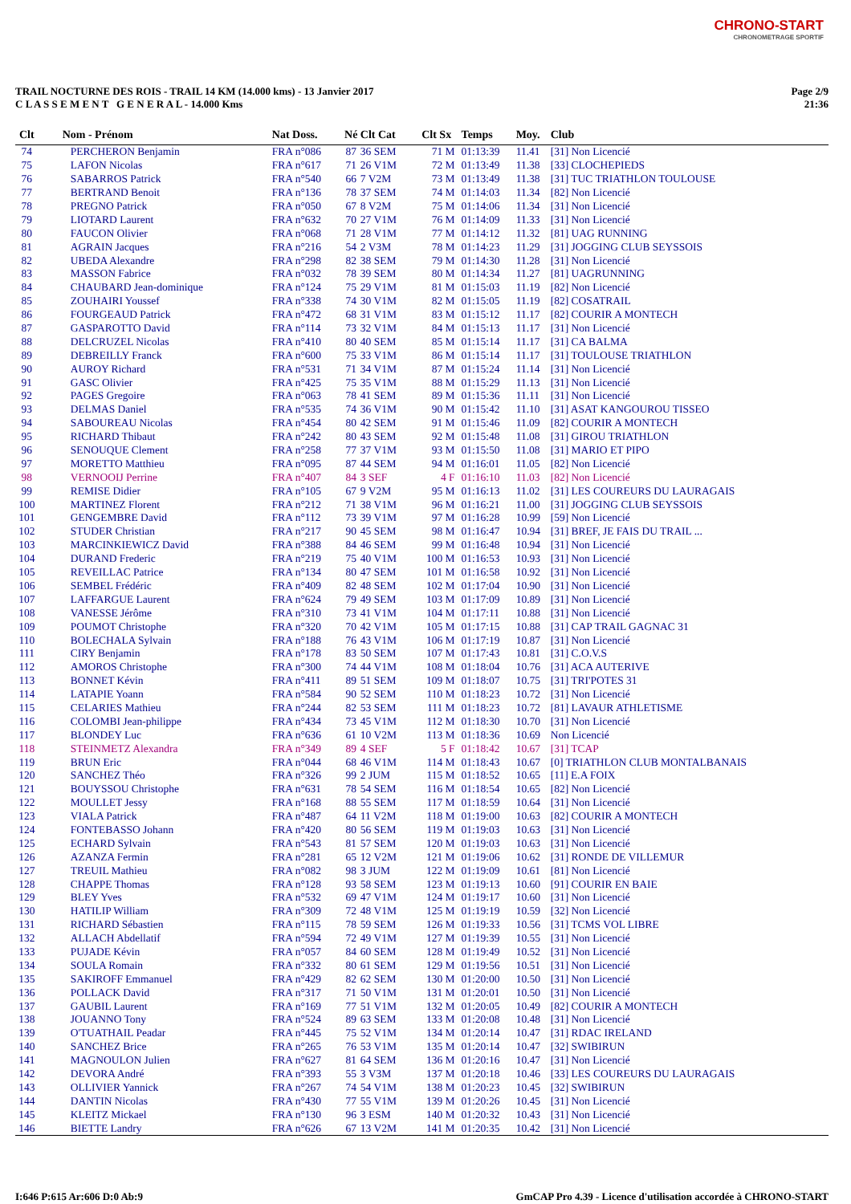CHRONO-START
CHRONOMETRAGE SPORTIF
TRAIL NOCTURNE DES ROIS - TRAIL 14 KM (14.000 kms) - 13 Janvier 2017
C L A S S E M E N T G E N E R A L - 14.000 Kms
Page 2/9
21:36
| Clt | Nom - Prénom | Nat Doss. | Né | Clt Cat | Clt Sx | Temps | Moy. | Club |
| --- | --- | --- | --- | --- | --- | --- | --- | --- |
| 74 | PERCHERON Benjamin | FRA n°086 | 87 | 36 SEM | 71 M | 01:13:39 | 11.41 | [31] Non Licencié |
| 75 | LAFON Nicolas | FRA n°617 | 71 | 26 V1M | 72 M | 01:13:49 | 11.38 | [33] CLOCHEPIEDS |
| 76 | SABARROS Patrick | FRA n°540 | 66 | 7 V2M | 73 M | 01:13:49 | 11.38 | [31] TUC TRIATHLON TOULOUSE |
| 77 | BERTRAND Benoit | FRA n°136 | 78 | 37 SEM | 74 M | 01:14:03 | 11.34 | [82] Non Licencié |
| 78 | PREGNO Patrick | FRA n°050 | 67 | 8 V2M | 75 M | 01:14:06 | 11.34 | [31] Non Licencié |
| 79 | LIOTARD Laurent | FRA n°632 | 70 | 27 V1M | 76 M | 01:14:09 | 11.33 | [31] Non Licencié |
| 80 | FAUCON Olivier | FRA n°068 | 71 | 28 V1M | 77 M | 01:14:12 | 11.32 | [81] UAG RUNNING |
| 81 | AGRAIN Jacques | FRA n°216 | 54 | 2 V3M | 78 M | 01:14:23 | 11.29 | [31] JOGGING CLUB SEYSSOIS |
| 82 | UBEDA Alexandre | FRA n°298 | 82 | 38 SEM | 79 M | 01:14:30 | 11.28 | [31] Non Licencié |
| 83 | MASSON Fabrice | FRA n°032 | 78 | 39 SEM | 80 M | 01:14:34 | 11.27 | [81] UAGRUNNING |
| 84 | CHAUBARD Jean-dominique | FRA n°124 | 75 | 29 V1M | 81 M | 01:15:03 | 11.19 | [82] Non Licencié |
| 85 | ZOUHAIRI Youssef | FRA n°338 | 74 | 30 V1M | 82 M | 01:15:05 | 11.19 | [82] COSATRAIL |
| 86 | FOURGEAUD Patrick | FRA n°472 | 68 | 31 V1M | 83 M | 01:15:12 | 11.17 | [82] COURIR A MONTECH |
| 87 | GASPAROTTO David | FRA n°114 | 73 | 32 V1M | 84 M | 01:15:13 | 11.17 | [31] Non Licencié |
| 88 | DELCRUZEL Nicolas | FRA n°410 | 80 | 40 SEM | 85 M | 01:15:14 | 11.17 | [31] CA BALMA |
| 89 | DEBREILLY Franck | FRA n°600 | 75 | 33 V1M | 86 M | 01:15:14 | 11.17 | [31] TOULOUSE TRIATHLON |
| 90 | AUROY Richard | FRA n°531 | 71 | 34 V1M | 87 M | 01:15:24 | 11.14 | [31] Non Licencié |
| 91 | GASC Olivier | FRA n°425 | 75 | 35 V1M | 88 M | 01:15:29 | 11.13 | [31] Non Licencié |
| 92 | PAGES Gregoire | FRA n°063 | 78 | 41 SEM | 89 M | 01:15:36 | 11.11 | [31] Non Licencié |
| 93 | DELMAS Daniel | FRA n°535 | 74 | 36 V1M | 90 M | 01:15:42 | 11.10 | [31] ASAT KANGOUROU TISSEO |
| 94 | SABOUREAU Nicolas | FRA n°454 | 80 | 42 SEM | 91 M | 01:15:46 | 11.09 | [82] COURIR A MONTECH |
| 95 | RICHARD Thibaut | FRA n°242 | 80 | 43 SEM | 92 M | 01:15:48 | 11.08 | [31] GIROU TRIATHLON |
| 96 | SENOUQUE Clement | FRA n°258 | 77 | 37 V1M | 93 M | 01:15:50 | 11.08 | [31] MARIO ET PIPO |
| 97 | MORETTO Matthieu | FRA n°095 | 87 | 44 SEM | 94 M | 01:16:01 | 11.05 | [82] Non Licencié |
| 98 | VERNOOIJ Perrine | FRA n°407 | 84 | 3 SEF | 4 F | 01:16:10 | 11.03 | [82] Non Licencié |
| 99 | REMISE Didier | FRA n°105 | 67 | 9 V2M | 95 M | 01:16:13 | 11.02 | [31] LES COUREURS DU LAURAGAIS |
| 100 | MARTINEZ Florent | FRA n°212 | 71 | 38 V1M | 96 M | 01:16:21 | 11.00 | [31] JOGGING CLUB SEYSSOIS |
| 101 | GENGEMBRE David | FRA n°112 | 73 | 39 V1M | 97 M | 01:16:28 | 10.99 | [59] Non Licencié |
| 102 | STUDER Christian | FRA n°217 | 90 | 45 SEM | 98 M | 01:16:47 | 10.94 | [31] BREF, JE FAIS DU TRAIL ... |
| 103 | MARCINKIEWICZ David | FRA n°388 | 84 | 46 SEM | 99 M | 01:16:48 | 10.94 | [31] Non Licencié |
| 104 | DURAND Frederic | FRA n°219 | 75 | 40 V1M | 100 M | 01:16:53 | 10.93 | [31] Non Licencié |
| 105 | REVEILLAC Patrice | FRA n°134 | 80 | 47 SEM | 101 M | 01:16:58 | 10.92 | [31] Non Licencié |
| 106 | SEMBEL Frédéric | FRA n°409 | 82 | 48 SEM | 102 M | 01:17:04 | 10.90 | [31] Non Licencié |
| 107 | LAFFARGUE Laurent | FRA n°624 | 79 | 49 SEM | 103 M | 01:17:09 | 10.89 | [31] Non Licencié |
| 108 | VANESSE Jérôme | FRA n°310 | 73 | 41 V1M | 104 M | 01:17:11 | 10.88 | [31] Non Licencié |
| 109 | POUMOT Christophe | FRA n°320 | 70 | 42 V1M | 105 M | 01:17:15 | 10.88 | [31] CAP TRAIL GAGNAC 31 |
| 110 | BOLECHALA Sylvain | FRA n°188 | 76 | 43 V1M | 106 M | 01:17:19 | 10.87 | [31] Non Licencié |
| 111 | CIRY Benjamin | FRA n°178 | 83 | 50 SEM | 107 M | 01:17:43 | 10.81 | [31] C.O.V.S |
| 112 | AMOROS Christophe | FRA n°300 | 74 | 44 V1M | 108 M | 01:18:04 | 10.76 | [31] ACA AUTERIVE |
| 113 | BONNET Kévin | FRA n°411 | 89 | 51 SEM | 109 M | 01:18:07 | 10.75 | [31] TRI'POTES 31 |
| 114 | LATAPIE Yoann | FRA n°584 | 90 | 52 SEM | 110 M | 01:18:23 | 10.72 | [31] Non Licencié |
| 115 | CELARIES Mathieu | FRA n°244 | 82 | 53 SEM | 111 M | 01:18:23 | 10.72 | [81] LAVAUR ATHLETISME |
| 116 | COLOMBI Jean-philippe | FRA n°434 | 73 | 45 V1M | 112 M | 01:18:30 | 10.70 | [31] Non Licencié |
| 117 | BLONDEY Luc | FRA n°636 | 61 | 10 V2M | 113 M | 01:18:36 | 10.69 | Non Licencié |
| 118 | STEINMETZ Alexandra | FRA n°349 | 89 | 4 SEF | 5 F | 01:18:42 | 10.67 | [31] TCAP |
| 119 | BRUN Eric | FRA n°044 | 68 | 46 V1M | 114 M | 01:18:43 | 10.67 | [0] TRIATHLON CLUB MONTALBANAIS |
| 120 | SANCHEZ Théo | FRA n°326 | 99 | 2 JUM | 115 M | 01:18:52 | 10.65 | [11] E.A FOIX |
| 121 | BOUYSSOU Christophe | FRA n°631 | 78 | 54 SEM | 116 M | 01:18:54 | 10.65 | [82] Non Licencié |
| 122 | MOULLET Jessy | FRA n°168 | 88 | 55 SEM | 117 M | 01:18:59 | 10.64 | [31] Non Licencié |
| 123 | VIALA Patrick | FRA n°487 | 64 | 11 V2M | 118 M | 01:19:00 | 10.63 | [82] COURIR A MONTECH |
| 124 | FONTEBASSO Johann | FRA n°420 | 80 | 56 SEM | 119 M | 01:19:03 | 10.63 | [31] Non Licencié |
| 125 | ECHARD Sylvain | FRA n°543 | 81 | 57 SEM | 120 M | 01:19:03 | 10.63 | [31] Non Licencié |
| 126 | AZANZA Fermin | FRA n°281 | 65 | 12 V2M | 121 M | 01:19:06 | 10.62 | [31] RONDE DE VILLEMUR |
| 127 | TREUIL Mathieu | FRA n°082 | 98 | 3 JUM | 122 M | 01:19:09 | 10.61 | [81] Non Licencié |
| 128 | CHAPPE Thomas | FRA n°128 | 93 | 58 SEM | 123 M | 01:19:13 | 10.60 | [91] COURIR EN BAIE |
| 129 | BLEY Yves | FRA n°532 | 69 | 47 V1M | 124 M | 01:19:17 | 10.60 | [31] Non Licencié |
| 130 | HATILIP William | FRA n°309 | 72 | 48 V1M | 125 M | 01:19:19 | 10.59 | [32] Non Licencié |
| 131 | RICHARD Sébastien | FRA n°115 | 78 | 59 SEM | 126 M | 01:19:33 | 10.56 | [31] TCMS VOL LIBRE |
| 132 | ALLACH Abdellatif | FRA n°594 | 72 | 49 V1M | 127 M | 01:19:39 | 10.55 | [31] Non Licencié |
| 133 | PUJADE Kévin | FRA n°057 | 84 | 60 SEM | 128 M | 01:19:49 | 10.52 | [31] Non Licencié |
| 134 | SOULA Romain | FRA n°332 | 80 | 61 SEM | 129 M | 01:19:56 | 10.51 | [31] Non Licencié |
| 135 | SAKIROFF Emmanuel | FRA n°429 | 82 | 62 SEM | 130 M | 01:20:00 | 10.50 | [31] Non Licencié |
| 136 | POLLACK David | FRA n°317 | 71 | 50 V1M | 131 M | 01:20:01 | 10.50 | [31] Non Licencié |
| 137 | GAUBIL Laurent | FRA n°169 | 77 | 51 V1M | 132 M | 01:20:05 | 10.49 | [82] COURIR A MONTECH |
| 138 | JOUANNO Tony | FRA n°524 | 89 | 63 SEM | 133 M | 01:20:08 | 10.48 | [31] Non Licencié |
| 139 | O'TUATHAIL Peadar | FRA n°445 | 75 | 52 V1M | 134 M | 01:20:14 | 10.47 | [31] RDAC IRELAND |
| 140 | SANCHEZ Brice | FRA n°265 | 76 | 53 V1M | 135 M | 01:20:14 | 10.47 | [32] SWIBIRUN |
| 141 | MAGNOULON Julien | FRA n°627 | 81 | 64 SEM | 136 M | 01:20:16 | 10.47 | [31] Non Licencié |
| 142 | DEVORA André | FRA n°393 | 55 | 3 V3M | 137 M | 01:20:18 | 10.46 | [33] LES COUREURS DU LAURAGAIS |
| 143 | OLLIVIER Yannick | FRA n°267 | 74 | 54 V1M | 138 M | 01:20:23 | 10.45 | [32] SWIBIRUN |
| 144 | DANTIN Nicolas | FRA n°430 | 77 | 55 V1M | 139 M | 01:20:26 | 10.45 | [31] Non Licencié |
| 145 | KLEITZ Mickael | FRA n°130 | 96 | 3 ESM | 140 M | 01:20:32 | 10.43 | [31] Non Licencié |
| 146 | BIETTE Landry | FRA n°626 | 67 | 13 V2M | 141 M | 01:20:35 | 10.42 | [31] Non Licencié |
I:646 P:615 Ar:606 D:0 Ab:9
GmCAP Pro 4.39 - Licence d'utilisation accordée à CHRONO-START